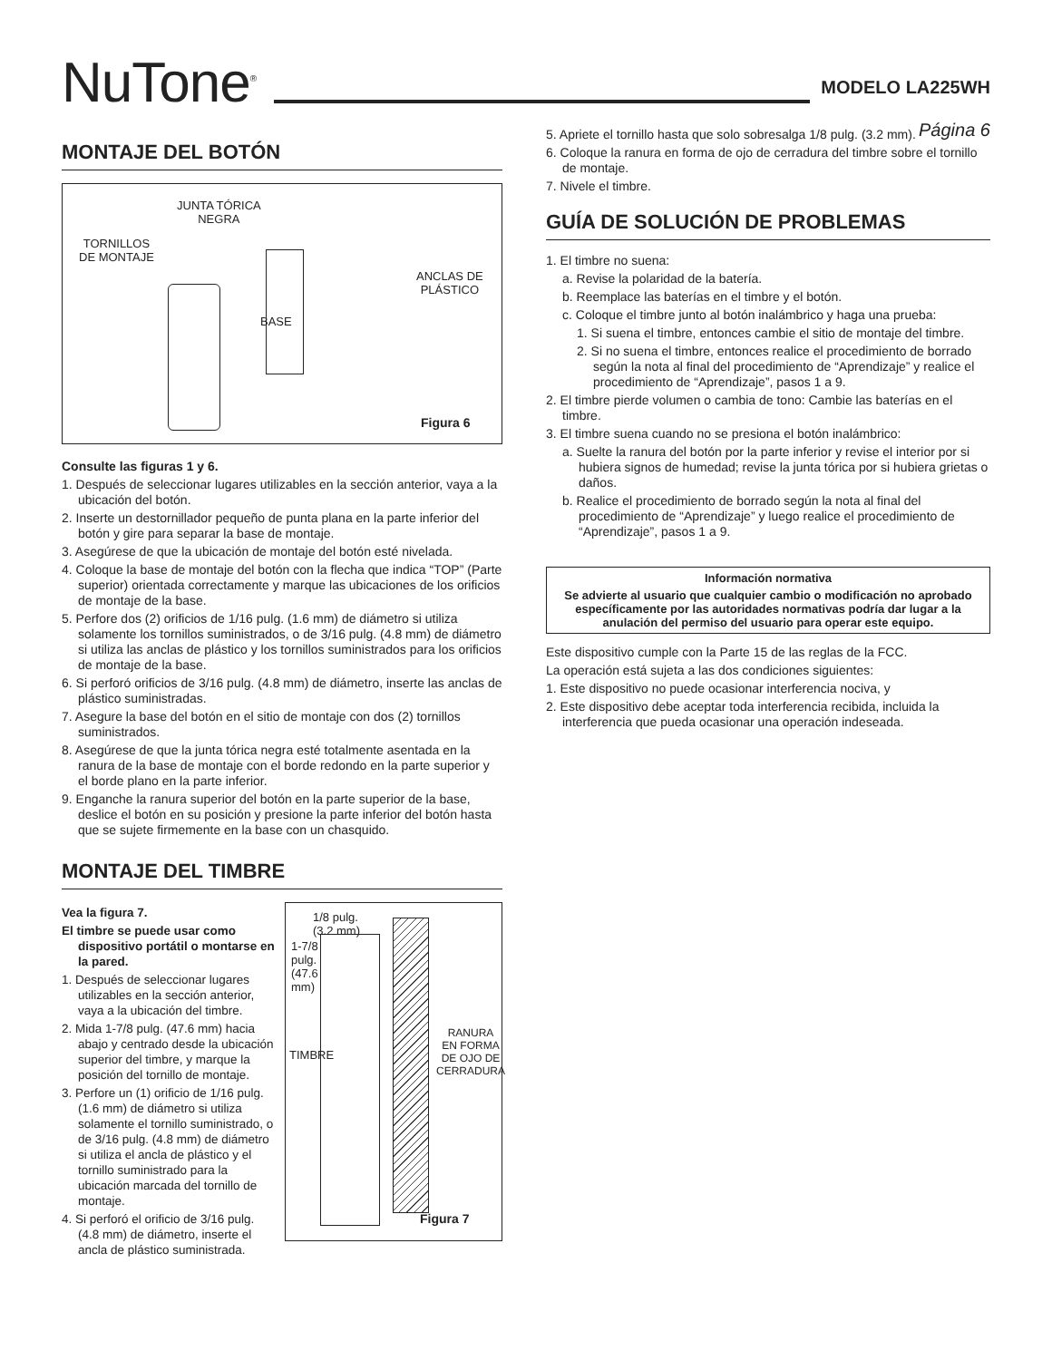NuTone<sup>®</sup>
MODELO LA225WH
Página 6
MONTAJE DEL BOTÓN
JUNTA TÓRICA
NEGRA
TORNILLOS
DE MONTAJE
ANCLAS DE
PLÁSTICO
BASE
Figura 6
Consulte las figuras 1 y 6.
1. Después de seleccionar lugares utilizables en la sección anterior, vaya a la ubicación del botón.
2. Inserte un destornillador pequeño de punta plana en la parte inferior del botón y gire para separar la base de montaje.
3. Asegúrese de que la ubicación de montaje del botón esté nivelada.
4. Coloque la base de montaje del botón con la flecha que indica “TOP” (Parte superior) orientada correctamente y marque las ubicaciones de los orificios de montaje de la base.
5. Perfore dos (2) orificios de 1/16 pulg. (1.6 mm) de diámetro si utiliza solamente los tornillos suministrados, o de 3/16 pulg. (4.8 mm) de diámetro si utiliza las anclas de plástico y los tornillos suministrados para los orificios de montaje de la base.
6. Si perforó orificios de 3/16 pulg. (4.8 mm) de diámetro, inserte las anclas de plástico suministradas.
7. Asegure la base del botón en el sitio de montaje con dos (2) tornillos suministrados.
8. Asegúrese de que la junta tórica negra esté totalmente asentada en la ranura de la base de montaje con el borde redondo en la parte superior y el borde plano en la parte inferior.
9. Enganche la ranura superior del botón en la parte superior de la base, deslice el botón en su posición y presione la parte inferior del botón hasta que se sujete firmemente en la base con un chasquido.
MONTAJE DEL TIMBRE
Vea la figura 7.
El timbre se puede usar como dispositivo portátil o montarse en la pared.
1. Después de seleccionar lugares utilizables en la sección anterior, vaya a la ubicación del timbre.
2. Mida 1-7/8 pulg. (47.6 mm) hacia abajo y centrado desde la ubicación superior del timbre, y marque la posición del tornillo de montaje.
3. Perfore un (1) orificio de 1/16 pulg. (1.6 mm) de diámetro si utiliza solamente el tornillo suministrado, o de 3/16 pulg. (4.8 mm) de diámetro si utiliza el ancla de plástico y el tornillo suministrado para la ubicación marcada del tornillo de montaje.
4. Si perforó el orificio de 3/16 pulg. (4.8 mm) de diámetro, inserte el ancla de plástico suministrada.
1/8 pulg.
(3.2 mm)
1-7/8
pulg.
(47.6
mm)
TIMBRE
RANURA
EN FORMA
DE OJO DE
CERRADURA
Figura 7
5. Apriete el tornillo hasta que solo sobresalga 1/8 pulg. (3.2 mm).
6. Coloque la ranura en forma de ojo de cerradura del timbre sobre el tornillo de montaje.
7. Nivele el timbre.
GUÍA DE SOLUCIÓN DE PROBLEMAS
1. El timbre no suena:
a. Revise la polaridad de la batería.
b. Reemplace las baterías en el timbre y el botón.
c. Coloque el timbre junto al botón inalámbrico y haga una prueba:
1. Si suena el timbre, entonces cambie el sitio de montaje del timbre.
2. Si no suena el timbre, entonces realice el procedimiento de borrado según la nota al final del procedimiento de “Aprendizaje” y realice el procedimiento de “Aprendizaje”, pasos 1 a 9.
2. El timbre pierde volumen o cambia de tono: Cambie las baterías en el timbre.
3. El timbre suena cuando no se presiona el botón inalámbrico:
a. Suelte la ranura del botón por la parte inferior y revise el interior por si hubiera signos de humedad; revise la junta tórica por si hubiera grietas o daños.
b. Realice el procedimiento de borrado según la nota al final del procedimiento de “Aprendizaje” y luego realice el procedimiento de “Aprendizaje”, pasos 1 a 9.
Información normativa
Se advierte al usuario que cualquier cambio o modificación no aprobado específicamente por las autoridades normativas podría dar lugar a la anulación del permiso del usuario para operar este equipo.
Este dispositivo cumple con la Parte 15 de las reglas de la FCC.
La operación está sujeta a las dos condiciones siguientes:
1. Este dispositivo no puede ocasionar interferencia nociva, y
2. Este dispositivo debe aceptar toda interferencia recibida, incluida la interferencia que pueda ocasionar una operación indeseada.